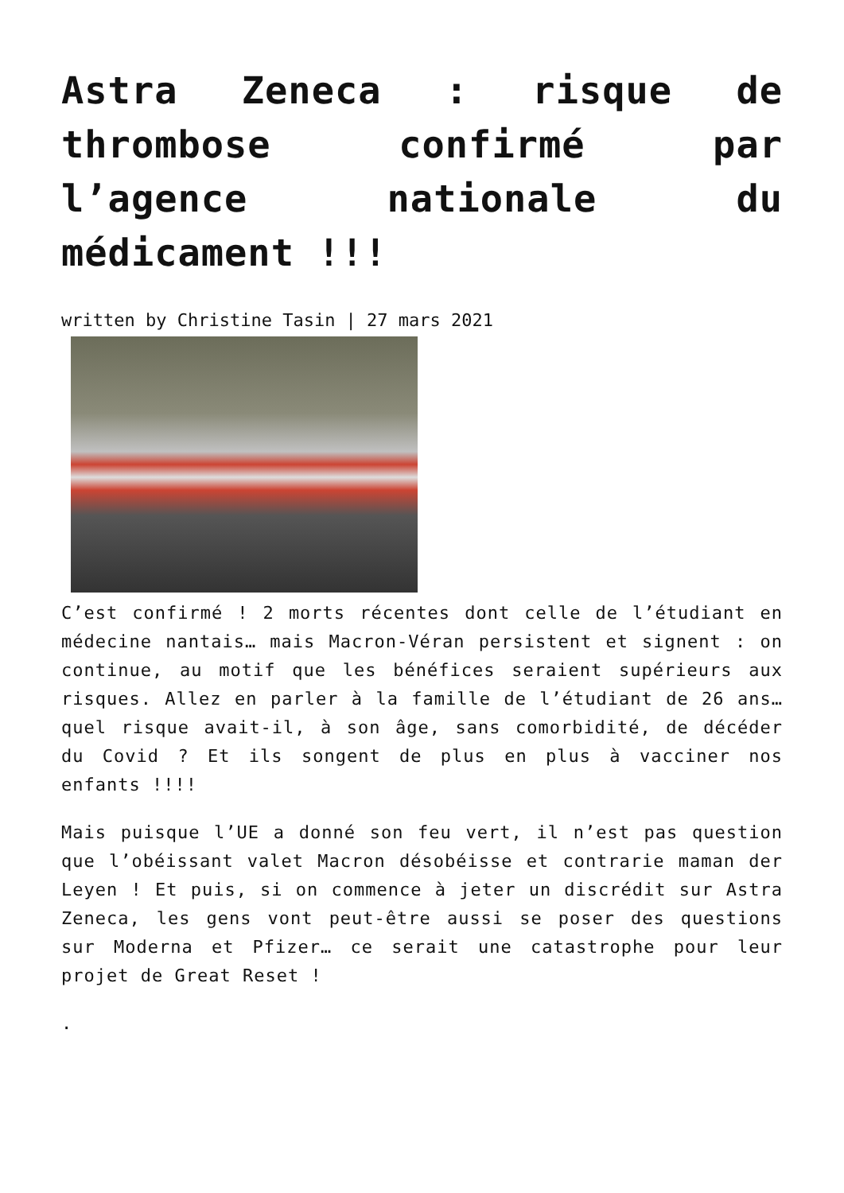Astra Zeneca : risque de thrombose confirmé par l’agence nationale du médicament !!!
written by Christine Tasin | 27 mars 2021
C’est confirmé ! 2 morts récentes dont celle de l’étudiant en médecine nantais… mais Macron-Véran persistent et signent : on continue, au motif que les bénéfices seraient supérieurs aux risques. Allez en parler à la famille de l’étudiant de 26 ans… quel risque avait-il, à son âge, sans comorbidité, de décéder du Covid ? Et ils songent de plus en plus à vacciner nos enfants !!!!
Mais puisque l’UE a donné son feu vert, il n’est pas question que l’obéissant valet Macron désobéisse et contrarie maman der Leyen ! Et puis, si on commence à jeter un discrédit sur Astra Zeneca, les gens vont peut-être aussi se poser des questions sur Moderna et Pfizer… ce serait une catastrophe pour leur projet de Great Reset !
.